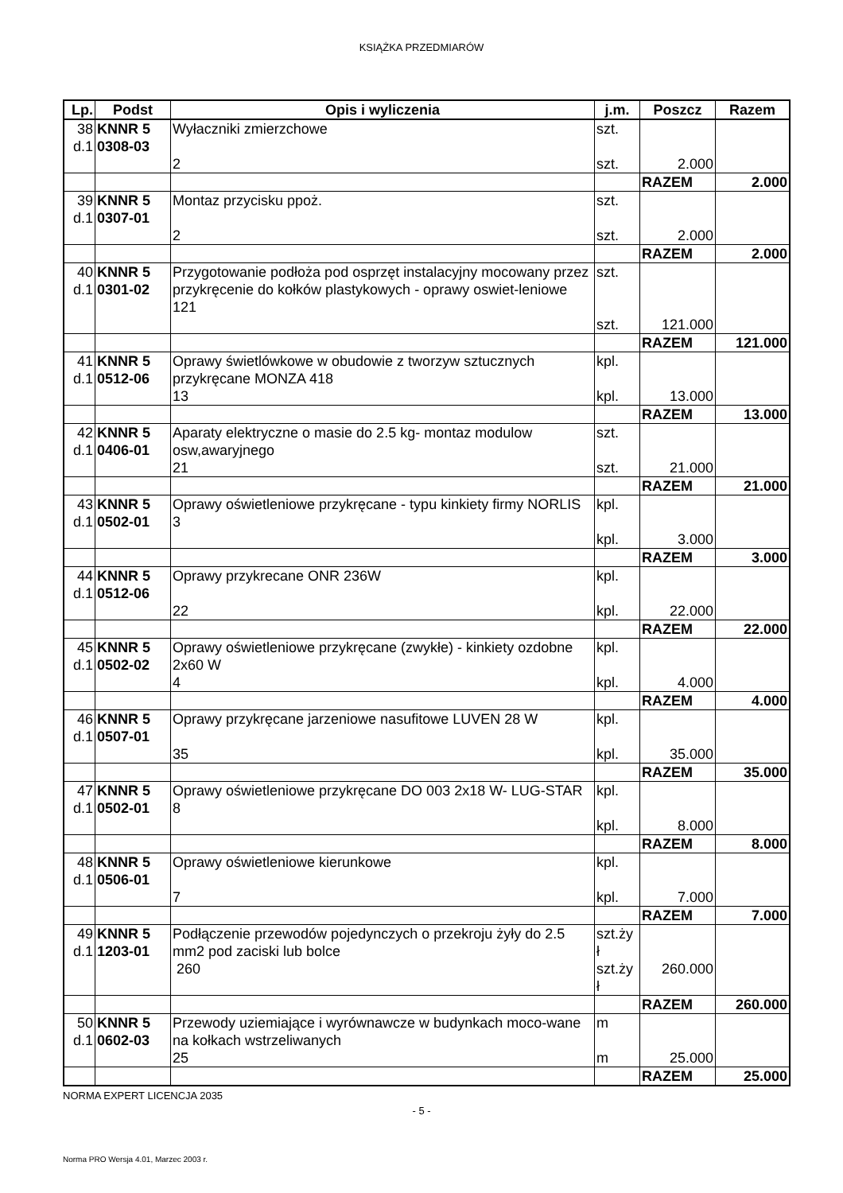KSIĄŻKA PRZEDMIARÓW
| Lp. | Podst | Opis i wyliczenia | j.m. | Poszcz | Razem |
| --- | --- | --- | --- | --- | --- |
| 38 d.1 | KNNR 5 0308-03 | Wyłaczniki zmierzchowe 2 | szt. szt. | 2.000 | |
| | | | | RAZEM | 2.000 |
| 39 d.1 | KNNR 5 0307-01 | Montaz przycisku ppoż. 2 | szt. szt. | 2.000 | |
| | | | | RAZEM | 2.000 |
| 40 d.1 | KNNR 5 0301-02 | Przygotowanie podłoża pod osprzęt instalacyjny mocowany przez przykręcenie do kołków plastykowych - oprawy oswiet-leniowe 121 | szt. szt. | 121.000 | |
| | | | | RAZEM | 121.000 |
| 41 d.1 | KNNR 5 0512-06 | Oprawy świetlówkowe w obudowie z tworzyw sztucznych przykręcane MONZA 418 13 | kpl. kpl. | 13.000 | |
| | | | | RAZEM | 13.000 |
| 42 d.1 | KNNR 5 0406-01 | Aparaty elektryczne o masie do 2.5 kg- montaz modulow osw,awaryjnego 21 | szt. szt. | 21.000 | |
| | | | | RAZEM | 21.000 |
| 43 d.1 | KNNR 5 0502-01 | Oprawy oświetleniowe przykręcane - typu kinkiety firmy NORLIS 3 | kpl. kpl. | 3.000 | |
| | | | | RAZEM | 3.000 |
| 44 d.1 | KNNR 5 0512-06 | Oprawy przykrecane ONR 236W 22 | kpl. kpl. | 22.000 | |
| | | | | RAZEM | 22.000 |
| 45 d.1 | KNNR 5 0502-02 | Oprawy oświetleniowe przykręcane (zwykłe) - kinkiety ozdobne 2x60 W 4 | kpl. kpl. | 4.000 | |
| | | | | RAZEM | 4.000 |
| 46 d.1 | KNNR 5 0507-01 | Oprawy przykręcane jarzeniowe nasufitowe LUVEN 28 W 35 | kpl. kpl. | 35.000 | |
| | | | | RAZEM | 35.000 |
| 47 d.1 | KNNR 5 0502-01 | Oprawy oświetleniowe przykręcane DO 003 2x18 W- LUG-STAR 8 | kpl. kpl. | 8.000 | |
| | | | | RAZEM | 8.000 |
| 48 d.1 | KNNR 5 0506-01 | Oprawy oświetleniowe kierunkowe 7 | kpl. kpl. | 7.000 | |
| | | | | RAZEM | 7.000 |
| 49 d.1 | KNNR 5 1203-01 | Podłączenie przewodów pojedynczych o przekroju żyły do 2.5 mm2 pod zaciski lub bolce 260 | szt.ży ł szt.ży ł | 260.000 | |
| | | | | RAZEM | 260.000 |
| 50 d.1 | KNNR 5 0602-03 | Przewody uziemiające i wyrównawcze w budynkach moco-wane na kołkach wstrzeliwanych 25 | m m | 25.000 | |
| | | | | RAZEM | 25.000 |
NORMA EXPERT LICENCJA 2035
- 5 -
Norma PRO Wersja 4.01, Marzec 2003 r.